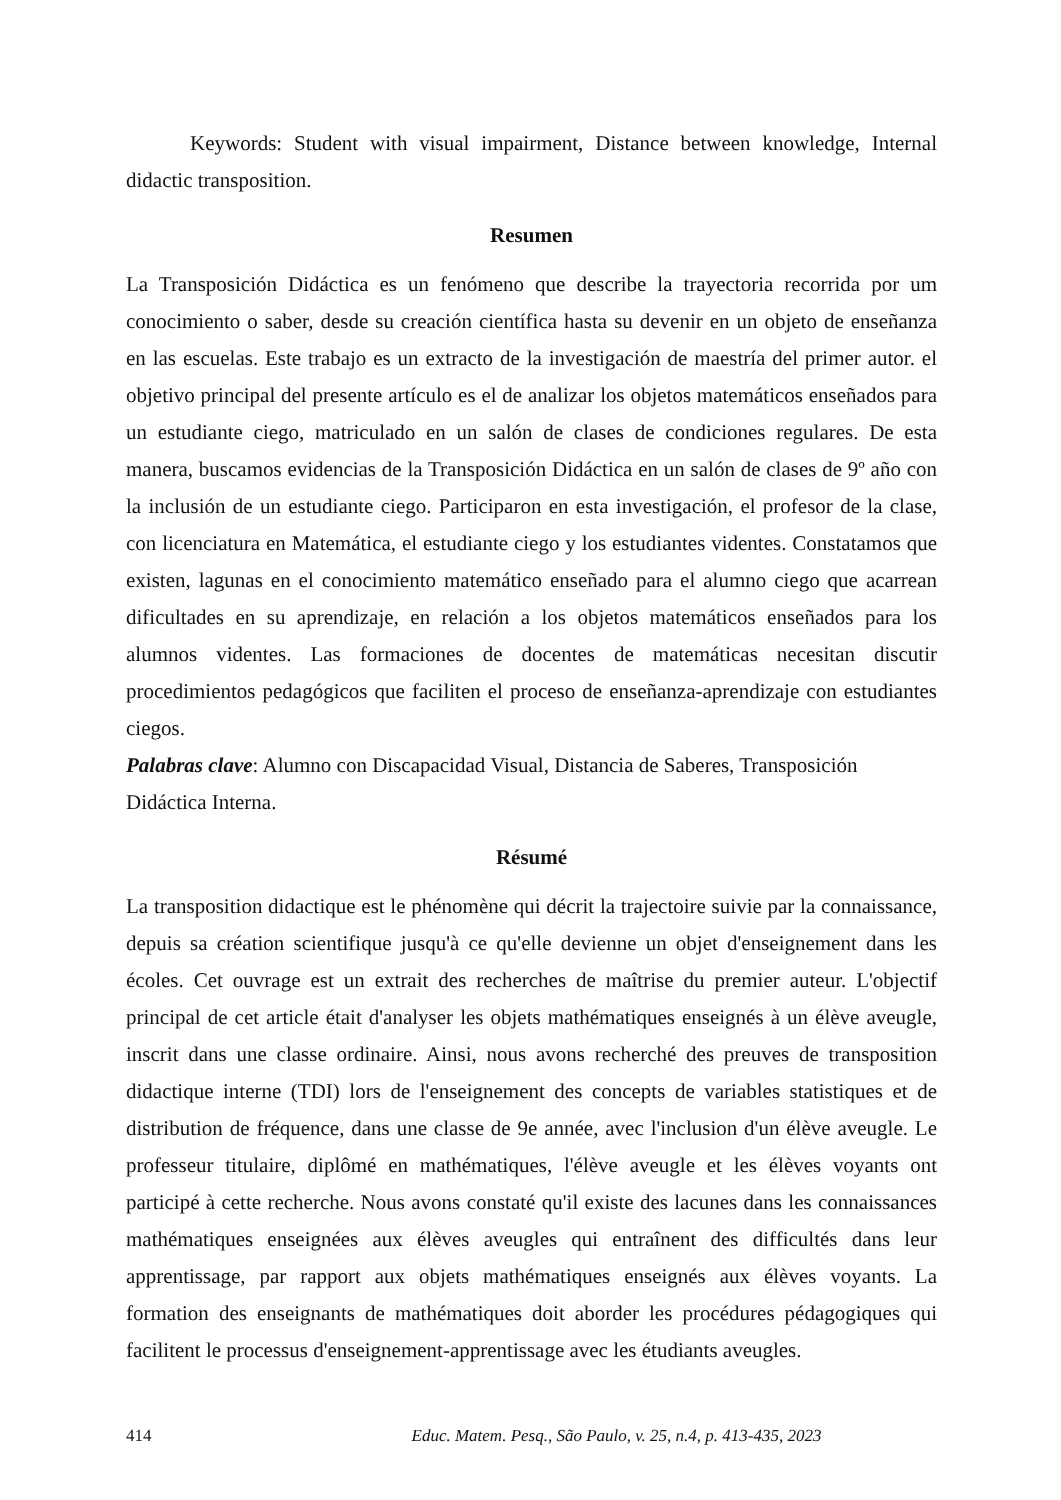Keywords: Student with visual impairment, Distance between knowledge, Internal didactic transposition.
Resumen
La Transposición Didáctica es un fenómeno que describe la trayectoria recorrida por um conocimiento o saber, desde su creación científica hasta su devenir en un objeto de enseñanza en las escuelas. Este trabajo es un extracto de la investigación de maestría del primer autor. el objetivo principal del presente artículo es el de analizar los objetos matemáticos enseñados para un estudiante ciego, matriculado en un salón de clases de condiciones regulares. De esta manera, buscamos evidencias de la Transposición Didáctica en un salón de clases de 9º año con la inclusión de un estudiante ciego. Participaron en esta investigación, el profesor de la clase, con licenciatura en Matemática, el estudiante ciego y los estudiantes videntes. Constatamos que existen, lagunas en el conocimiento matemático enseñado para el alumno ciego que acarrean dificultades en su aprendizaje, en relación a los objetos matemáticos enseñados para los alumnos videntes. Las formaciones de docentes de matemáticas necesitan discutir procedimientos pedagógicos que faciliten el proceso de enseñanza-aprendizaje con estudiantes ciegos.
Palabras clave: Alumno con Discapacidad Visual, Distancia de Saberes, Transposición
Didáctica Interna.
Résumé
La transposition didactique est le phénomène qui décrit la trajectoire suivie par la connaissance, depuis sa création scientifique jusqu'à ce qu'elle devienne un objet d'enseignement dans les écoles. Cet ouvrage est un extrait des recherches de maîtrise du premier auteur. L'objectif principal de cet article était d'analyser les objets mathématiques enseignés à un élève aveugle, inscrit dans une classe ordinaire. Ainsi, nous avons recherché des preuves de transposition didactique interne (TDI) lors de l'enseignement des concepts de variables statistiques et de distribution de fréquence, dans une classe de 9e année, avec l'inclusion d'un élève aveugle. Le professeur titulaire, diplômé en mathématiques, l'élève aveugle et les élèves voyants ont participé à cette recherche. Nous avons constaté qu'il existe des lacunes dans les connaissances mathématiques enseignées aux élèves aveugles qui entraînent des difficultés dans leur apprentissage, par rapport aux objets mathématiques enseignés aux élèves voyants. La formation des enseignants de mathématiques doit aborder les procédures pédagogiques qui facilitent le processus d'enseignement-apprentissage avec les étudiants aveugles.
414 Educ. Matem. Pesq., São Paulo, v. 25, n.4, p. 413-435, 2023